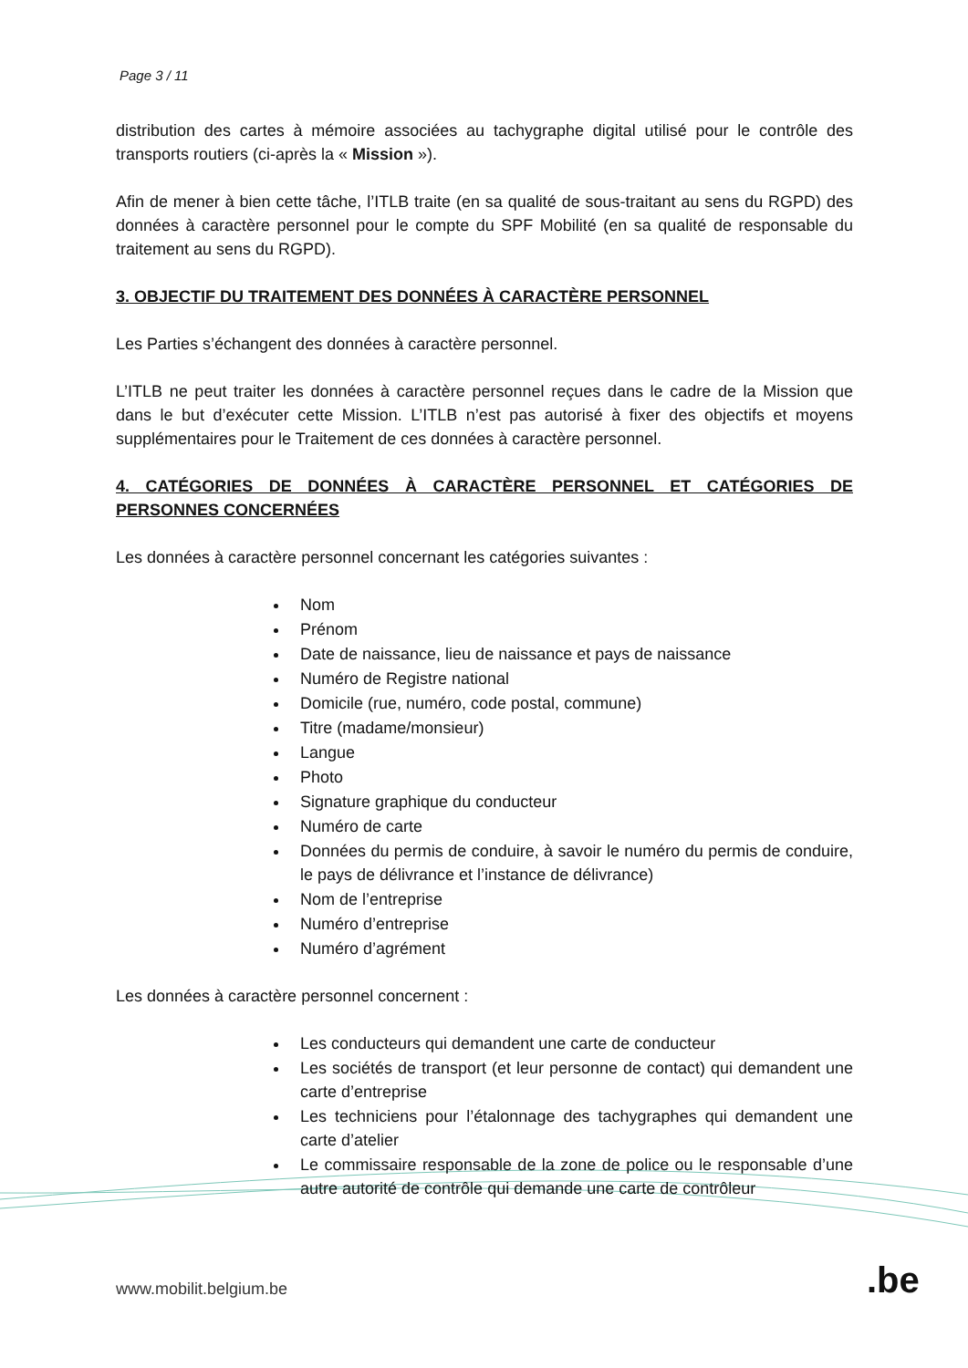Page 3 / 11
distribution des cartes à mémoire associées au tachygraphe digital utilisé pour le contrôle des transports routiers (ci-après la « Mission »).
Afin de mener à bien cette tâche, l’ITLB traite (en sa qualité de sous-traitant au sens du RGPD) des données à caractère personnel pour le compte du SPF Mobilité (en sa qualité de responsable du traitement au sens du RGPD).
3. OBJECTIF DU TRAITEMENT DES DONNÉES À CARACTÈRE PERSONNEL
Les Parties s’échangent des données à caractère personnel.
L’ITLB ne peut traiter les données à caractère personnel reçues dans le cadre de la Mission que dans le but d’exécuter cette Mission. L’ITLB n’est pas autorisé à fixer des objectifs et moyens supplémentaires pour le Traitement de ces données à caractère personnel.
4. CATÉGORIES DE DONNÉES À CARACTÈRE PERSONNEL ET CATÉGORIES DE PERSONNES CONCERNÉES
Les données à caractère personnel concernant les catégories suivantes :
Nom
Prénom
Date de naissance, lieu de naissance et pays de naissance
Numéro de Registre national
Domicile (rue, numéro, code postal, commune)
Titre (madame/monsieur)
Langue
Photo
Signature graphique du conducteur
Numéro de carte
Données du permis de conduire, à savoir le numéro du permis de conduire, le pays de délivrance et l’instance de délivrance)
Nom de l’entreprise
Numéro d’entreprise
Numéro d’agrément
Les données à caractère personnel concernent :
Les conducteurs qui demandent une carte de conducteur
Les sociétés de transport (et leur personne de contact) qui demandent une carte d’entreprise
Les techniciens pour l’étalonnage des tachygraphes qui demandent une carte d’atelier
Le commissaire responsable de la zone de police ou le responsable d’une autre autorité de contrôle qui demande une carte de contrôleur
www.mobilit.belgium.be .be